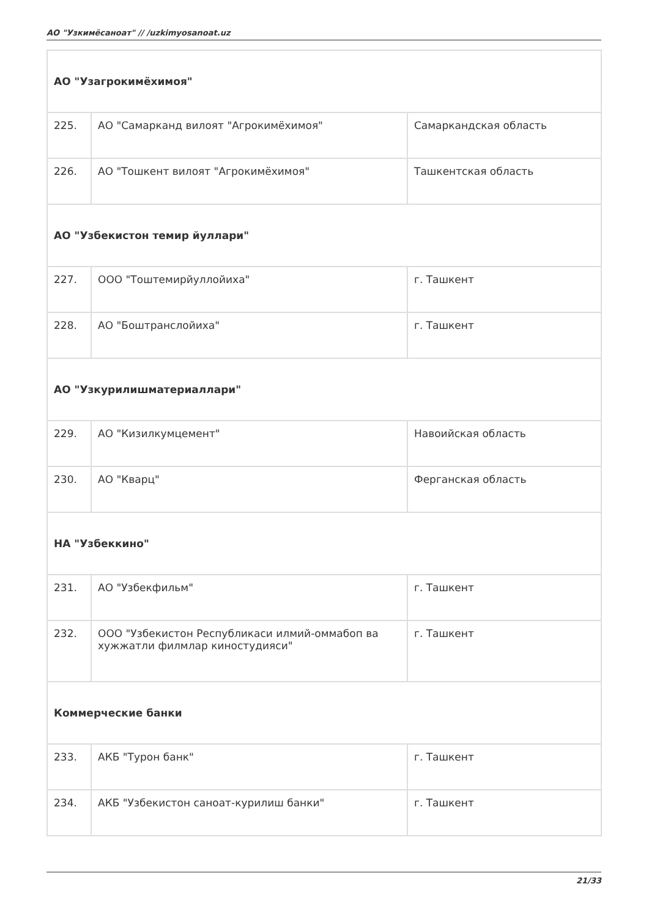АО "Узкимёсаноат" // /uzkimyosanoat.uz
| АО "Узагрокимёхимоя" | | |
| 225. | АО "Самарканд вилоят "Агрокимёхимоя" | Самаркандская область |
| 226. | АО "Тошкент вилоят "Агрокимёхимоя" | Ташкентская область |
| АО "Узбекистон темир йуллари" | | |
| 227. | ООО "Тоштемирйуллойиха" | г. Ташкент |
| 228. | АО "Боштранслойиха" | г. Ташкент |
| АО "Узкурилишматериаллари" | | |
| 229. | АО "Кизилкумцемент" | Навоийская область |
| 230. | АО "Кварц" | Ферганская область |
| НА "Узбеккино" | | |
| 231. | АО "Узбекфильм" | г. Ташкент |
| 232. | ООО "Узбекистон Республикаси илмий-оммабоп ва хужжатли филмлар киностудияси" | г. Ташкент |
| Коммерческие банки | | |
| 233. | АКБ "Турон банк" | г. Ташкент |
| 234. | АКБ "Узбекистон саноат-курилиш банки" | г. Ташкент |
21/33